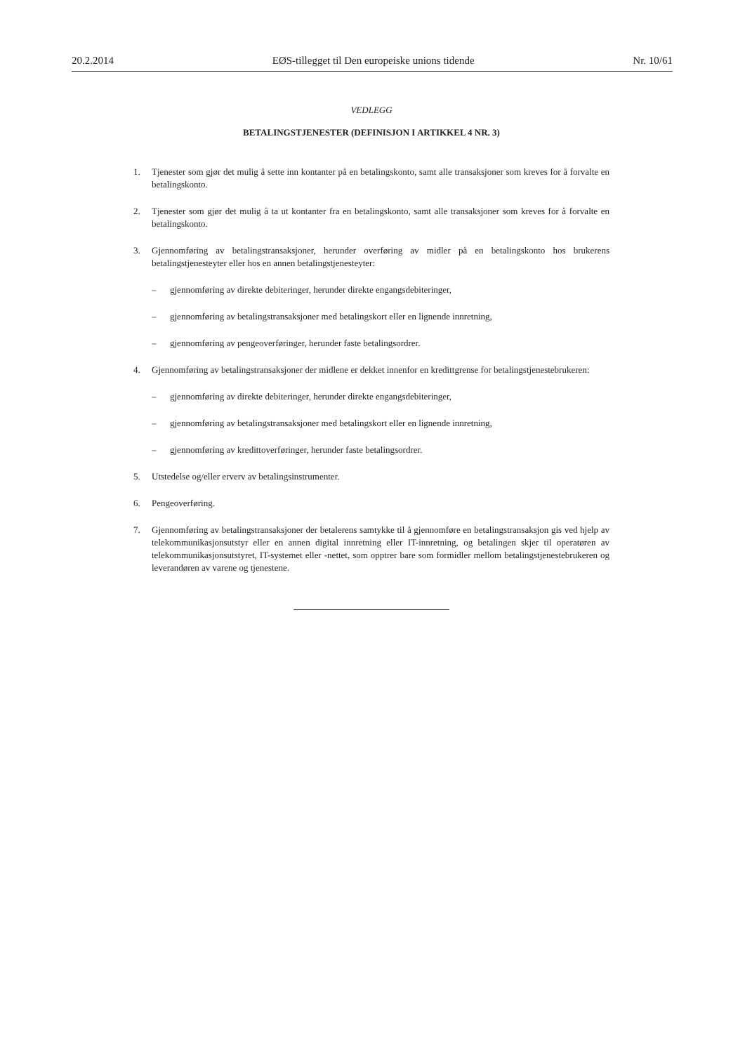20.2.2014 EØS-tillegget til Den europeiske unions tidende Nr. 10/61
VEDLEGG
BETALINGSTJENESTER (DEFINISJON I ARTIKKEL 4 NR. 3)
1. Tjenester som gjør det mulig å sette inn kontanter på en betalingskonto, samt alle transaksjoner som kreves for å forvalte en betalingskonto.
2. Tjenester som gjør det mulig å ta ut kontanter fra en betalingskonto, samt alle transaksjoner som kreves for å forvalte en betalingskonto.
3. Gjennomføring av betalingstransaksjoner, herunder overføring av midler på en betalingskonto hos brukerens betalingstjenesteyter eller hos en annen betalingstjenesteyter:
– gjennomføring av direkte debiteringer, herunder direkte engangsdebiteringer,
– gjennomføring av betalingstransaksjoner med betalingskort eller en lignende innretning,
– gjennomføring av pengeoverføringer, herunder faste betalingsordrer.
4. Gjennomføring av betalingstransaksjoner der midlene er dekket innenfor en kredittgrense for betalingstjenestebrukeren:
– gjennomføring av direkte debiteringer, herunder direkte engangsdebiteringer,
– gjennomføring av betalingstransaksjoner med betalingskort eller en lignende innretning,
– gjennomføring av kredittoverføringer, herunder faste betalingsordrer.
5. Utstedelse og/eller erverv av betalingsinstrumenter.
6. Pengeoverføring.
7. Gjennomføring av betalingstransaksjoner der betalerens samtykke til å gjennomføre en betalingstransaksjon gis ved hjelp av telekommunikasjonsutstyr eller en annen digital innretning eller IT-innretning, og betalingen skjer til operatøren av telekommunikasjonsutstyret, IT-systemet eller -nettet, som opptrer bare som formidler mellom betalingstjenestebrukeren og leverandøren av varene og tjenestene.